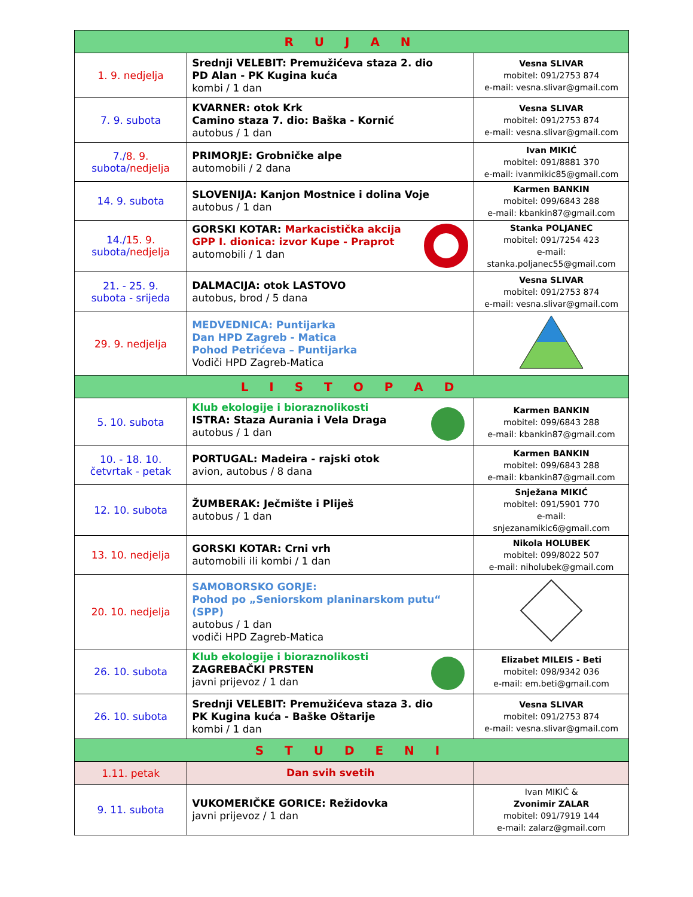| R U J A N | | |
| --- | --- | --- |
| 1. 9. nedjelja | Srednji VELEBIT: Premužićeva staza 2. dio PD Alan - PK Kugina kuća kombi / 1 dan | Vesna SLIVAR mobitel: 091/2753 874 e-mail: vesna.slivar@gmail.com |
| 7. 9. subota | KVARNER: otok Krk Camino staza 7. dio: Baška - Kornić autobus / 1 dan | Vesna SLIVAR mobitel: 091/2753 874 e-mail: vesna.slivar@gmail.com |
| 7./ 8. 9. subota/ nedjelja | PRIMORJE: Grobničke alpe automobili / 2 dana | Ivan MIKIĆ mobitel: 091/8881 370 e-mail: ivanmikic85@gmail.com |
| 14. 9. subota | SLOVENIJA: Kanjon Mostnice i dolina Voje autobus / 1 dan | Karmen BANKIN mobitel: 099/6843 288 e-mail: kbankin87@gmail.com |
| 14./ 15. 9. subota/ nedjelja | GORSKI KOTAR: Markacistička akcija GPP I. dionica: izvor Kupe - Praprot automobili / 1 dan | Stanka POLJANEC mobitel: 091/7254 423 e-mail: stanka.poljanec55@gmail.com |
| 21. - 25. 9. subota - srijeda | DALMACIJA: otok LASTOVO autobus, brod / 5 dana | Vesna SLIVAR mobitel: 091/2753 874 e-mail: vesna.slivar@gmail.com |
| 29. 9. nedjelja | MEDVEDNICA: Puntijarka Dan HPD Zagreb - Matica Pohod Petrićeva – Puntijarka Vodiči HPD Zagreb-Matica | |
| L I S T O P A D | | |
| 5. 10. subota | Klub ekologije i bioraznolikosti ISTRA: Staza Aurania i Vela Draga autobus / 1 dan | Karmen BANKIN mobitel: 099/6843 288 e-mail: kbankin87@gmail.com |
| 10. - 18. 10. četvrtak - petak | PORTUGAL: Madeira - rajski otok avion, autobus / 8 dana | Karmen BANKIN mobitel: 099/6843 288 e-mail: kbankin87@gmail.com |
| 12. 10. subota | ŽUMBERAK: Ječmište i Pliješ autobus / 1 dan | Snježana MIKIĆ mobitel: 091/5901 770 e-mail: snjezanamikic6@gmail.com |
| 13. 10. nedjelja | GORSKI KOTAR: Crni vrh automobili ili kombi / 1 dan | Nikola HOLUBEK mobitel: 099/8022 507 e-mail: niholubek@gmail.com |
| 20. 10. nedjelja | SAMOBORSKO GORJE: Pohod po „Seniorskom planinarskom putu“ (SPP) autobus / 1 dan vodiči HPD Zagreb-Matica | |
| 26. 10. subota | Klub ekologije i bioraznolikosti ZAGREBAČKI PRSTEN javni prijevoz / 1 dan | Elizabet MILEIS - Beti mobitel: 098/9342 036 e-mail: em.beti@gmail.com |
| 26. 10. subota | Srednji VELEBIT: Premužićeva staza 3. dio PK Kugina kuća - Baške Oštarije kombi / 1 dan | Vesna SLIVAR mobitel: 091/2753 874 e-mail: vesna.slivar@gmail.com |
| S T U D E N I | | |
| 1.11. petak | Dan svih svetih | |
| 9. 11. subota | VUKOMERIČKE GORICE: Režidovka javni prijevoz / 1 dan | Ivan MIKIĆ & Zvonimir ZALAR mobitel: 091/7919 144 e-mail: zalarz@gmail.com |